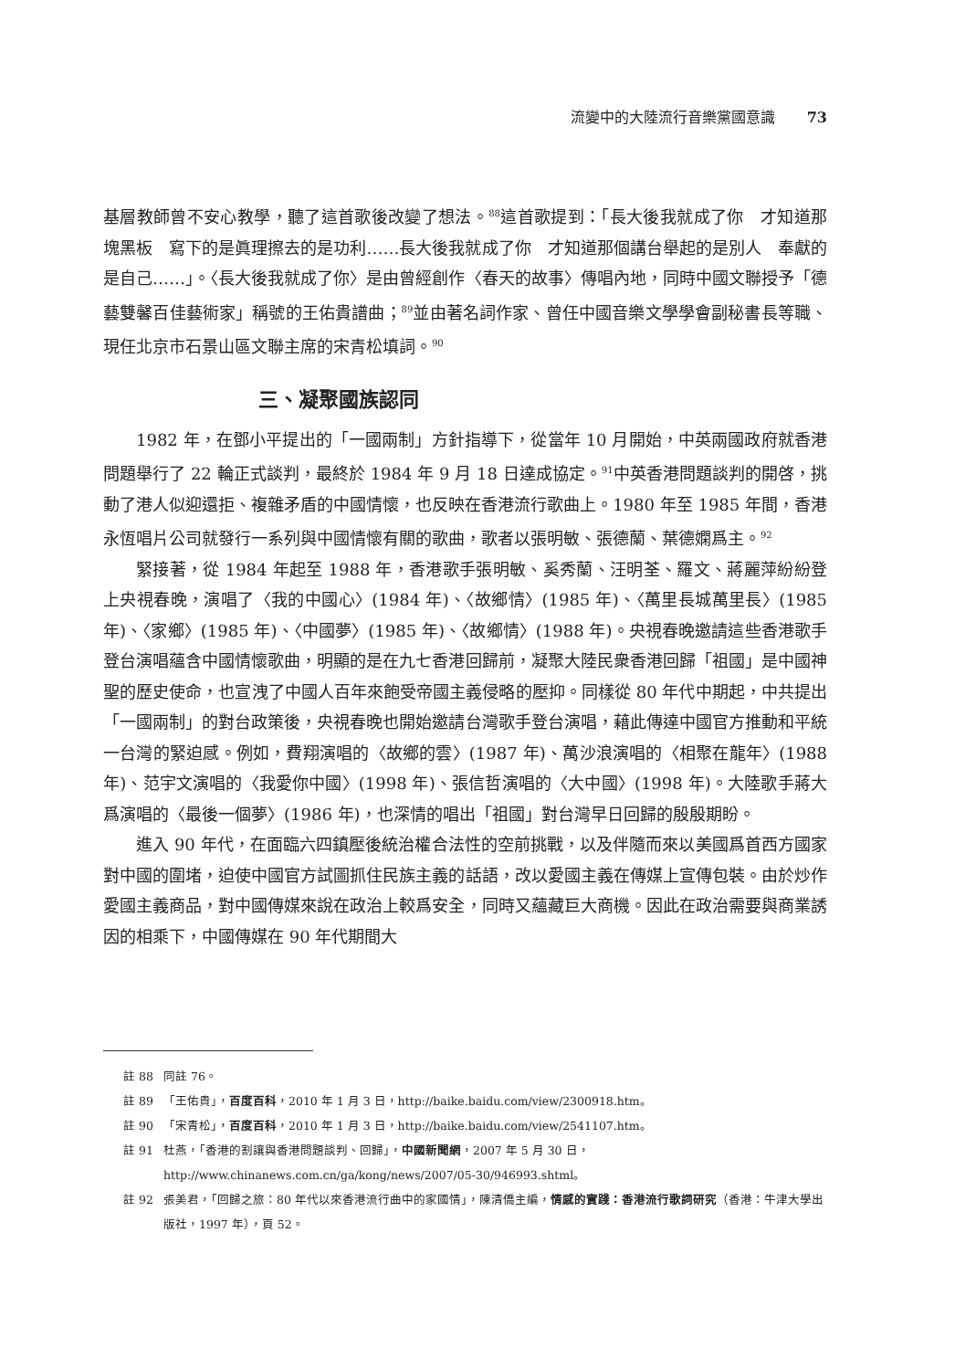流變中的大陸流行音樂黨國意識 73
基層教師曾不安心教學，聽了這首歌後改變了想法。<sup>88</sup>這首歌提到：「長大後我就成了你　才知道那塊黑板　寫下的是眞理擦去的是功利……長大後我就成了你　才知道那個講台舉起的是別人　奉獻的是自己……」。〈長大後我就成了你〉是由曾經創作〈春天的故事〉傳唱內地，同時中國文聯授予「德藝雙馨百佳藝術家」稱號的王佑貴譜曲；<sup>89</sup>並由著名詞作家、曾任中國音樂文學學會副秘書長等職、現任北京市石景山區文聯主席的宋青松填詞。<sup>90</sup>
三、凝聚國族認同
1982 年，在鄧小平提出的「一國兩制」方針指導下，從當年 10 月開始，中英兩國政府就香港問題舉行了 22 輪正式談判，最終於 1984 年 9 月 18 日達成協定。<sup>91</sup>中英香港問題談判的開啓，挑動了港人似迎還拒、複雜矛盾的中國情懷，也反映在香港流行歌曲上。1980 年至 1985 年間，香港永恆唱片公司就發行一系列與中國情懷有關的歌曲，歌者以張明敏、張德蘭、葉德嫻爲主。<sup>92</sup>
緊接著，從 1984 年起至 1988 年，香港歌手張明敏、奚秀蘭、汪明荃、羅文、蔣麗萍紛紛登上央視春晚，演唱了〈我的中國心〉(1984 年)、〈故鄉情〉(1985 年)、〈萬里長城萬里長〉(1985 年)、〈家鄉〉(1985 年)、〈中國夢〉(1985 年)、〈故鄉情〉(1988 年)。央視春晚邀請這些香港歌手登台演唱蘊含中國情懷歌曲，明顯的是在九七香港回歸前，凝聚大陸民衆香港回歸「祖國」是中國神聖的歷史使命，也宣洩了中國人百年來飽受帝國主義侵略的壓抑。同樣從 80 年代中期起，中共提出「一國兩制」的對台政策後，央視春晚也開始邀請台灣歌手登台演唱，藉此傳達中國官方推動和平統一台灣的緊迫感。例如，費翔演唱的〈故鄉的雲〉(1987 年)、萬沙浪演唱的〈相聚在龍年〉(1988 年)、范宇文演唱的〈我愛你中國〉(1998 年)、張信哲演唱的〈大中國〉(1998 年)。大陸歌手蔣大爲演唱的〈最後一個夢〉(1986 年)，也深情的唱出「祖國」對台灣早日回歸的殷殷期盼。
進入 90 年代，在面臨六四鎮壓後統治權合法性的空前挑戰，以及伴隨而來以美國爲首西方國家對中國的圍堵，迫使中國官方試圖抓住民族主義的話語，改以愛國主義在傳媒上宣傳包裝。由於炒作愛國主義商品，對中國傳媒來說在政治上較爲安全，同時又蘊藏巨大商機。因此在政治需要與商業誘因的相乘下，中國傳媒在 90 年代期間大
註 88 同註 76。
註 89 「王佑貴」，百度百科，2010 年 1 月 3 日，http://baike.baidu.com/view/2300918.htm。
註 90 「宋青松」，百度百科，2010 年 1 月 3 日，http://baike.baidu.com/view/2541107.htm。
註 91 杜燕，「香港的割讓與香港問題談判、回歸」，中國新聞網，2007 年 5 月 30 日，http://www.chinanews.com.cn/ga/kong/news/2007/05-30/946993.shtml。
註 92 張美君，「回歸之旅：80 年代以來香港流行曲中的家國情」，陳清僑主編，情感的實踐：香港流行歌詞研究（香港：牛津大學出版社，1997 年），頁 52。